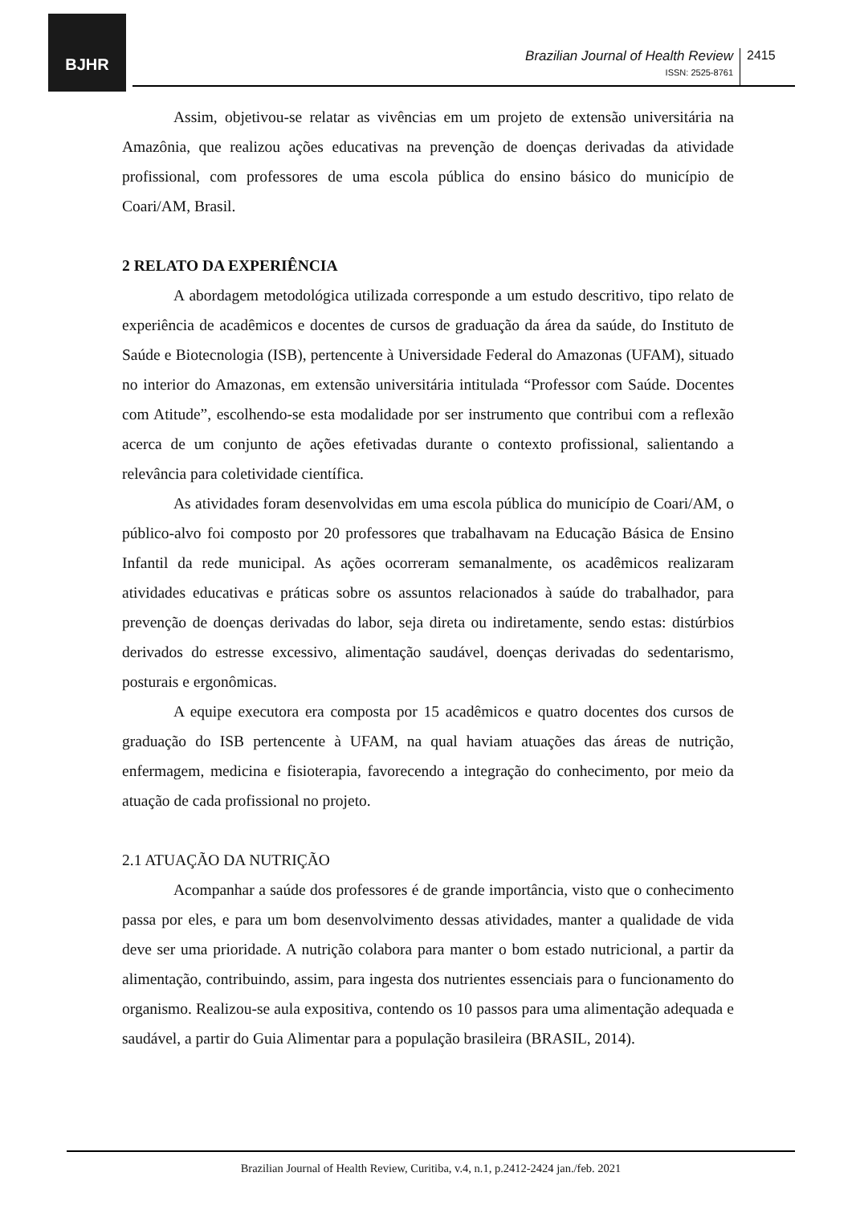BJHR
Brazilian Journal of Health Review
ISSN: 2525-8761
2415
Assim, objetivou-se relatar as vivências em um projeto de extensão universitária na Amazônia, que realizou ações educativas na prevenção de doenças derivadas da atividade profissional, com professores de uma escola pública do ensino básico do município de Coari/AM, Brasil.
2 RELATO DA EXPERIÊNCIA
A abordagem metodológica utilizada corresponde a um estudo descritivo, tipo relato de experiência de acadêmicos e docentes de cursos de graduação da área da saúde, do Instituto de Saúde e Biotecnologia (ISB), pertencente à Universidade Federal do Amazonas (UFAM), situado no interior do Amazonas, em extensão universitária intitulada “Professor com Saúde. Docentes com Atitude”, escolhendo-se esta modalidade por ser instrumento que contribui com a reflexão acerca de um conjunto de ações efetivadas durante o contexto profissional, salientando a relevância para coletividade científica.
As atividades foram desenvolvidas em uma escola pública do município de Coari/AM, o público-alvo foi composto por 20 professores que trabalhavam na Educação Básica de Ensino Infantil da rede municipal. As ações ocorreram semanalmente, os acadêmicos realizaram atividades educativas e práticas sobre os assuntos relacionados à saúde do trabalhador, para prevenção de doenças derivadas do labor, seja direta ou indiretamente, sendo estas: distúrbios derivados do estresse excessivo, alimentação saudável, doenças derivadas do sedentarismo, posturais e ergonômicas.
A equipe executora era composta por 15 acadêmicos e quatro docentes dos cursos de graduação do ISB pertencente à UFAM, na qual haviam atuações das áreas de nutrição, enfermagem, medicina e fisioterapia, favorecendo a integração do conhecimento, por meio da atuação de cada profissional no projeto.
2.1 ATUAÇÃO DA NUTRIÇÃO
Acompanhar a saúde dos professores é de grande importância, visto que o conhecimento passa por eles, e para um bom desenvolvimento dessas atividades, manter a qualidade de vida deve ser uma prioridade. A nutrição colabora para manter o bom estado nutricional, a partir da alimentação, contribuindo, assim, para ingesta dos nutrientes essenciais para o funcionamento do organismo. Realizou-se aula expositiva, contendo os 10 passos para uma alimentação adequada e saudável, a partir do Guia Alimentar para a população brasileira (BRASIL, 2014).
Brazilian Journal of Health Review, Curitiba, v.4, n.1, p.2412-2424 jan./feb. 2021